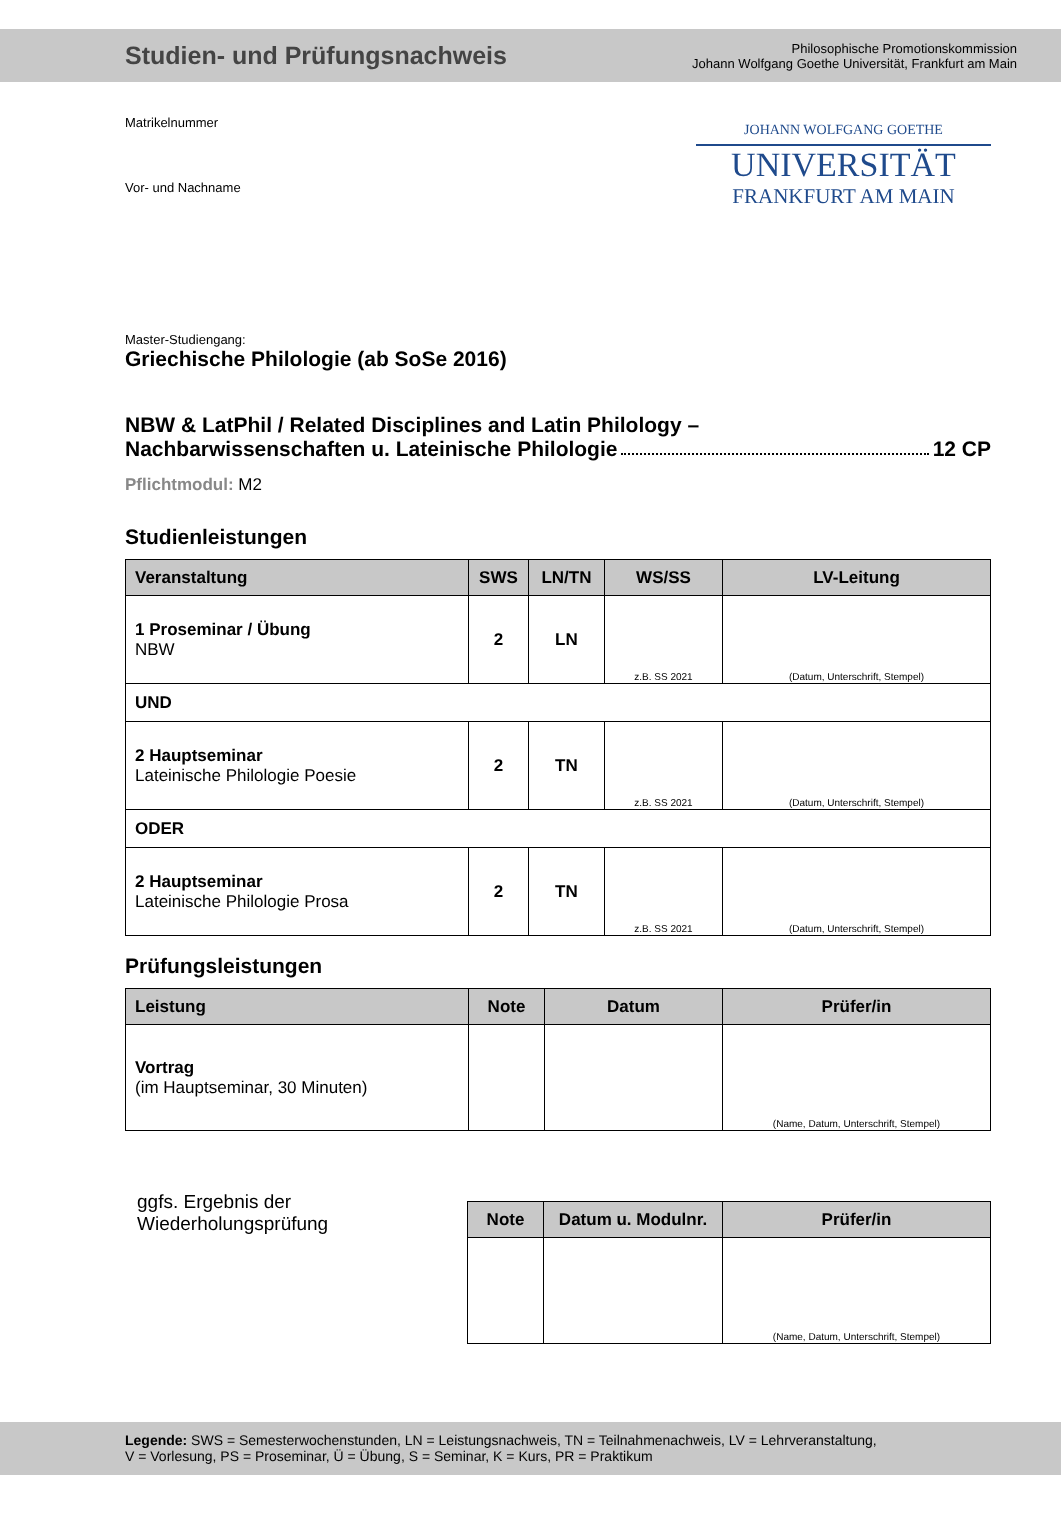Studien- und Prüfungsnachweis
Philosophische Promotionskommission
Johann Wolfgang Goethe Universität, Frankfurt am Main
Matrikelnummer
Vor- und Nachname
JOHANN WOLFGANG GOETHE
UNIVERSITÄT
FRANKFURT AM MAIN
Master-Studiengang:
Griechische Philologie (ab SoSe 2016)
NBW & LatPhil / Related Disciplines and Latin Philology –
Nachbarwissenschaften u. Lateinische Philologie 12 CP
Pflichtmodul: M2
Studienleistungen
| Veranstaltung | SWS | LN/TN | WS/SS | LV-Leitung |
| --- | --- | --- | --- | --- |
| 1 Proseminar / Übung NBW | 2 | LN | z.B. SS 2021 | (Datum, Unterschrift, Stempel) |
| UND | | | | |
| 2 Hauptseminar Lateinische Philologie Poesie | 2 | TN | z.B. SS 2021 | (Datum, Unterschrift, Stempel) |
| ODER | | | | |
| 2 Hauptseminar Lateinische Philologie Prosa | 2 | TN | z.B. SS 2021 | (Datum, Unterschrift, Stempel) |
Prüfungsleistungen
| Leistung | Note | Datum | Prüfer/in |
| --- | --- | --- | --- |
| Vortrag (im Hauptseminar, 30 Minuten) | | | (Name, Datum, Unterschrift, Stempel) |
ggfs. Ergebnis der
Wiederholungsprüfung
| Note | Datum u. Modulnr. | Prüfer/in |
| --- | --- | --- |
| | | (Name, Datum, Unterschrift, Stempel) |
Legende: SWS = Semesterwochenstunden, LN = Leistungsnachweis, TN = Teilnahmenachweis, LV = Lehrveranstaltung,
V = Vorlesung, PS = Proseminar, Ü = Übung, S = Seminar, K = Kurs, PR = Praktikum